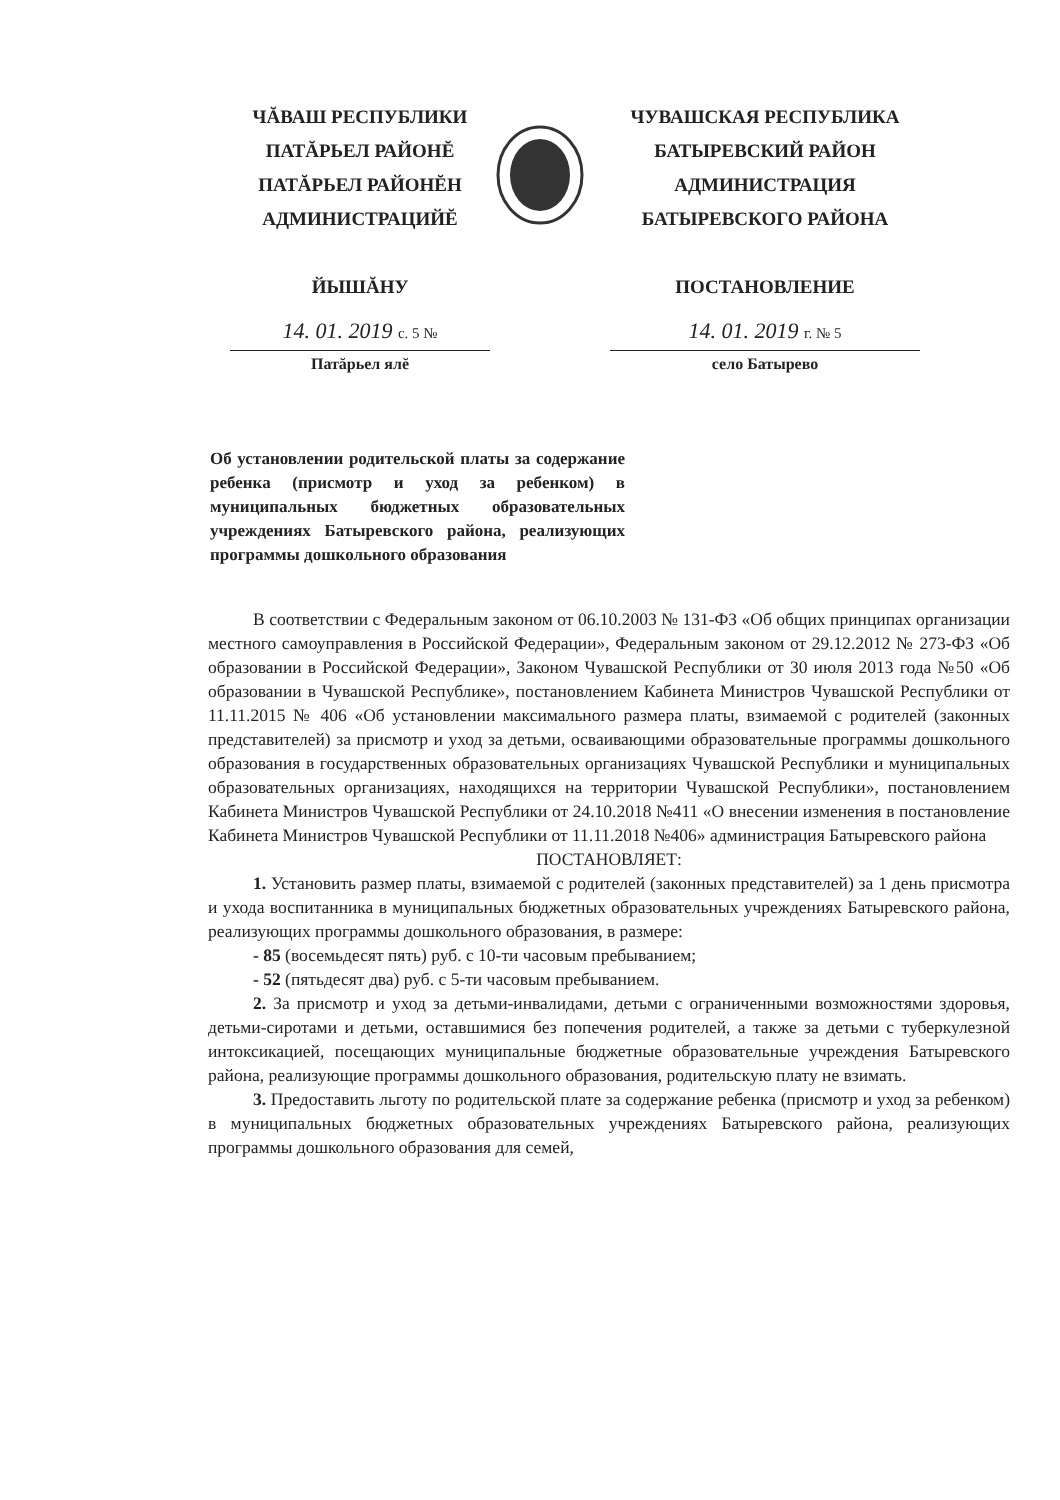ЧĂВАШ РЕСПУБЛИКИ
ПАТĂРЬЕЛ РАЙОНĔ
ПАТĂРЬЕЛ РАЙОНĔН
АДМИНИСТРАЦИЙĔ
ЙЫШĂНУ
14. 01. 2019 с. 5 №
Патăрьел ялĕ
ЧУВАШСКАЯ РЕСПУБЛИКА
БАТЫРЕВСКИЙ РАЙОН
АДМИНИСТРАЦИЯ
БАТЫРЕВСКОГО РАЙОНА
ПОСТАНОВЛЕНИЕ
14. 01. 2019 г. № 5
село Батырево
Об установлении родительской платы за содержание ребенка (присмотр и уход за ребенком) в муниципальных бюджетных образовательных учреждениях Батыревского района, реализующих программы дошкольного образования
В соответствии с Федеральным законом от 06.10.2003 № 131-ФЗ «Об общих принципах организации местного самоуправления в Российской Федерации», Федеральным законом от 29.12.2012 № 273-ФЗ «Об образовании в Российской Федерации», Законом Чувашской Республики от 30 июля 2013 года №50 «Об образовании в Чувашской Республике», постановлением Кабинета Министров Чувашской Республики от 11.11.2015 № 406 «Об установлении максимального размера платы, взимаемой с родителей (законных представителей) за присмотр и уход за детьми, осваивающими образовательные программы дошкольного образования в государственных образовательных организациях Чувашской Республики и муниципальных образовательных организациях, находящихся на территории Чувашской Республики», постановлением Кабинета Министров Чувашской Республики от 24.10.2018 №411 «О внесении изменения в постановление Кабинета Министров Чувашской Республики от 11.11.2018 №406» администрация Батыревского района
ПОСТАНОВЛЯЕТ:
1. Установить размер платы, взимаемой с родителей (законных представителей) за 1 день присмотра и ухода воспитанника в муниципальных бюджетных образовательных учреждениях Батыревского района, реализующих программы дошкольного образования, в размере:
- 85 (восемьдесят пять) руб. с 10-ти часовым пребыванием;
- 52 (пятьдесят два) руб. с 5-ти часовым пребыванием.
2. За присмотр и уход за детьми-инвалидами, детьми с ограниченными возможностями здоровья, детьми-сиротами и детьми, оставшимися без попечения родителей, а также за детьми с туберкулезной интоксикацией, посещающих муниципальные бюджетные образовательные учреждения Батыревского района, реализующие программы дошкольного образования, родительскую плату не взимать.
3. Предоставить льготу по родительской плате за содержание ребенка (присмотр и уход за ребенком) в муниципальных бюджетных образовательных учреждениях Батыревского района, реализующих программы дошкольного образования для семей,